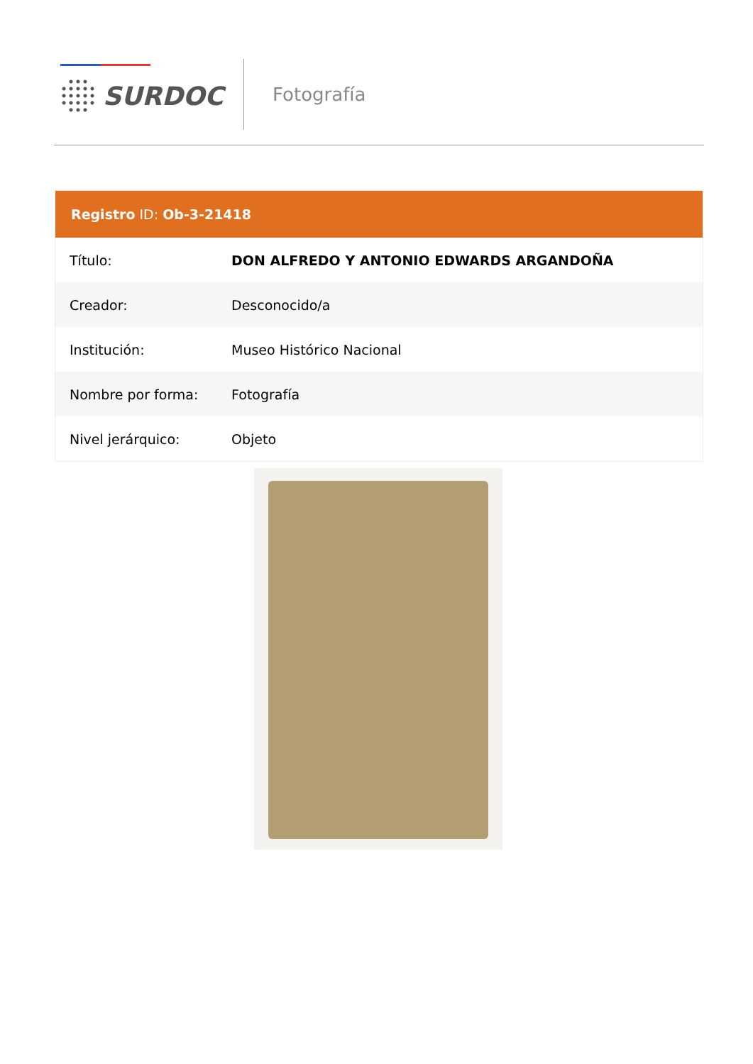SURDOC Fotografía
Registro ID: Ob-3-21418
| Título: | DON ALFREDO Y ANTONIO EDWARDS ARGANDOÑA |
| Creador: | Desconocido/a |
| Institución: | Museo Histórico Nacional |
| Nombre por forma: | Fotografía |
| Nivel jerárquico: | Objeto |